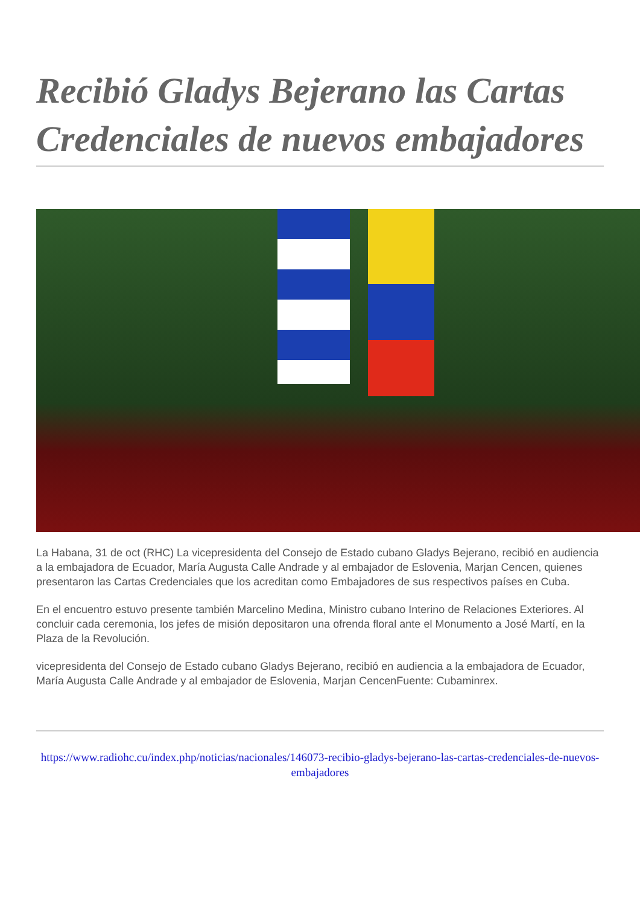Recibió Gladys Bejerano las Cartas Credenciales de nuevos embajadores
La Habana, 31 de oct (RHC) La vicepresidenta del Consejo de Estado cubano Gladys Bejerano, recibió en audiencia a la embajadora de Ecuador, María Augusta Calle Andrade y al embajador de Eslovenia, Marjan Cencen, quienes presentaron las Cartas Credenciales que los acreditan como Embajadores de sus respectivos países en Cuba.
En el encuentro estuvo presente también Marcelino Medina, Ministro cubano Interino de Relaciones Exteriores. Al concluir cada ceremonia, los jefes de misión depositaron una ofrenda floral ante el Monumento a José Martí, en la Plaza de la Revolución.
vicepresidenta del Consejo de Estado cubano Gladys Bejerano, recibió en audiencia a la embajadora de Ecuador, María Augusta Calle Andrade y al embajador de Eslovenia, Marjan CencenFuente: Cubaminrex.
https://www.radiohc.cu/index.php/noticias/nacionales/146073-recibio-gladys-bejerano-las-cartas-credenciales-de-nuevos-embajadores